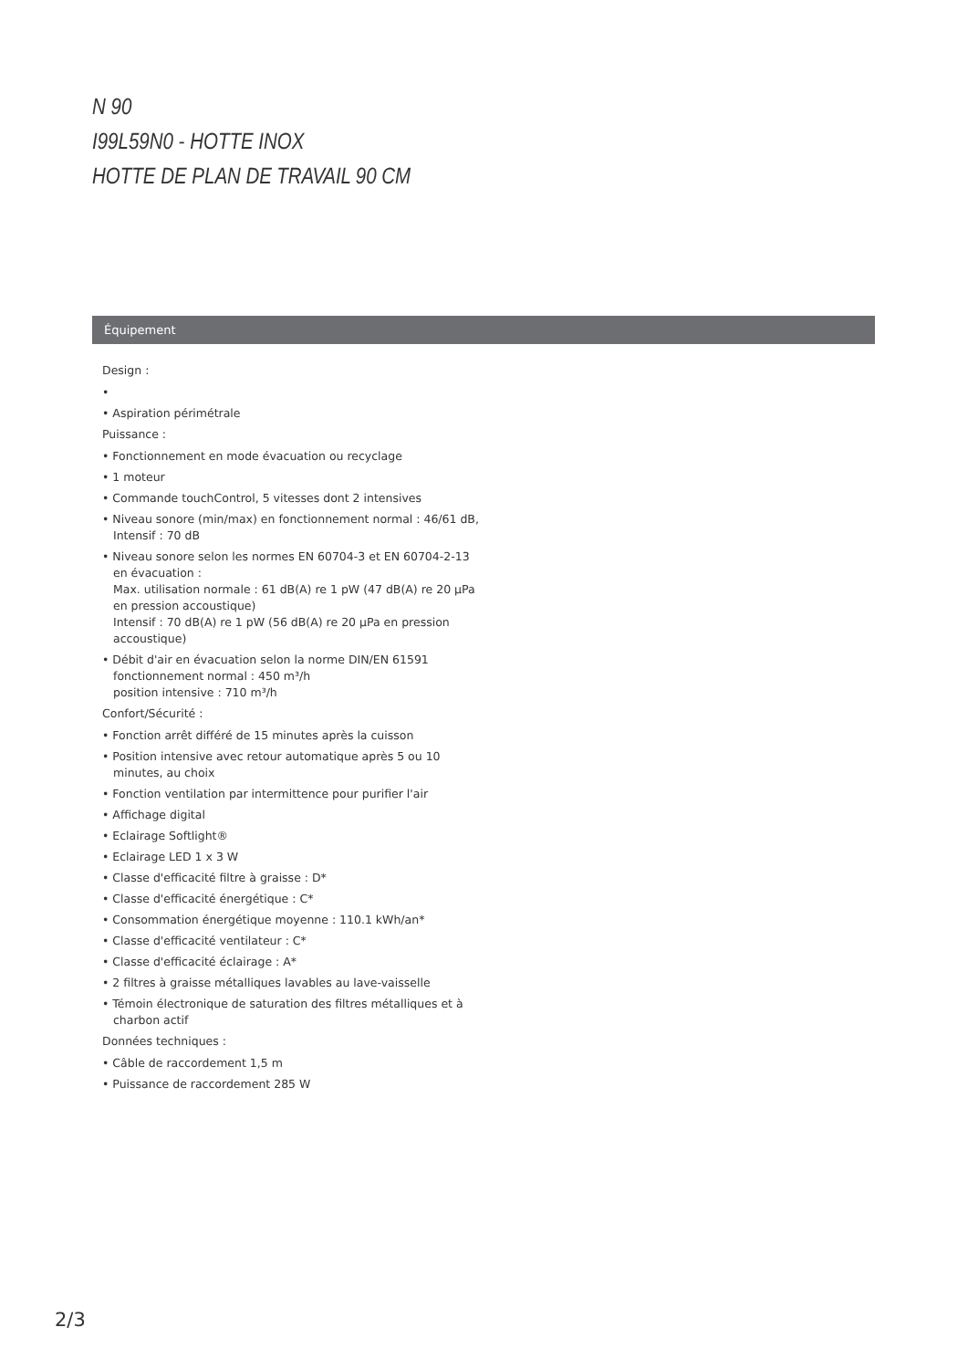N 90
I99L59N0 - HOTTE INOX
HOTTE DE PLAN DE TRAVAIL 90 CM
Équipement
Design :
•
• Aspiration périmétrale
Puissance :
• Fonctionnement en mode évacuation ou recyclage
• 1 moteur
• Commande touchControl, 5 vitesses dont 2 intensives
• Niveau sonore (min/max) en fonctionnement normal : 46/61 dB, Intensif : 70 dB
• Niveau sonore selon les normes EN 60704-3 et EN 60704-2-13 en évacuation :
Max. utilisation normale : 61 dB(A) re 1 pW (47 dB(A) re 20 µPa en pression accoustique)
Intensif : 70 dB(A) re 1 pW (56 dB(A) re 20 µPa en pression accoustique)
• Débit d'air en évacuation selon la norme DIN/EN 61591
fonctionnement normal : 450 m³/h
position intensive : 710 m³/h
Confort/Sécurité :
• Fonction arrêt différé de 15 minutes après la cuisson
• Position intensive avec retour automatique après 5 ou 10 minutes, au choix
• Fonction ventilation par intermittence pour purifier l'air
• Affichage digital
• Eclairage Softlight®
• Eclairage LED 1 x 3 W
• Classe d'efficacité filtre à graisse : D*
• Classe d'efficacité énergétique : C*
• Consommation énergétique moyenne : 110.1 kWh/an*
• Classe d'efficacité ventilateur : C*
• Classe d'efficacité éclairage : A*
• 2 filtres à graisse métalliques lavables au lave-vaisselle
• Témoin électronique de saturation des filtres métalliques et à charbon actif
Données techniques :
• Câble de raccordement 1,5 m
• Puissance de raccordement 285 W
2/3